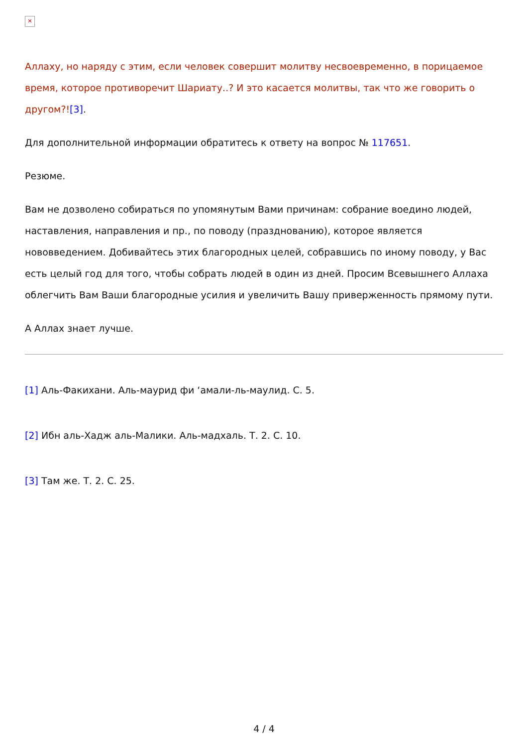✕
Аллаху, но наряду с этим, если человек совершит молитву несвоевременно, в порицаемое время, которое противоречит Шариату..? И это касается молитвы, так что же говорить о другом?![3].
Для дополнительной информации обратитесь к ответу на вопрос № 117651.
Резюме.
Вам не дозволено собираться по упомянутым Вами причинам: собрание воедино людей, наставления, направления и пр., по поводу (празднованию), которое является нововведением. Добивайтесь этих благородных целей, собравшись по иному поводу, у Вас есть целый год для того, чтобы собрать людей в один из дней. Просим Всевышнего Аллаха облегчить Вам Ваши благородные усилия и увеличить Вашу приверженность прямому пути.
А Аллах знает лучше.
[1] Аль-Факихани. Аль-маурид фи ‘амали-ль-маулид. С. 5.
[2] Ибн аль-Хадж аль-Малики. Аль-мадхаль. Т. 2. С. 10.
[3] Там же. Т. 2. С. 25.
4 / 4